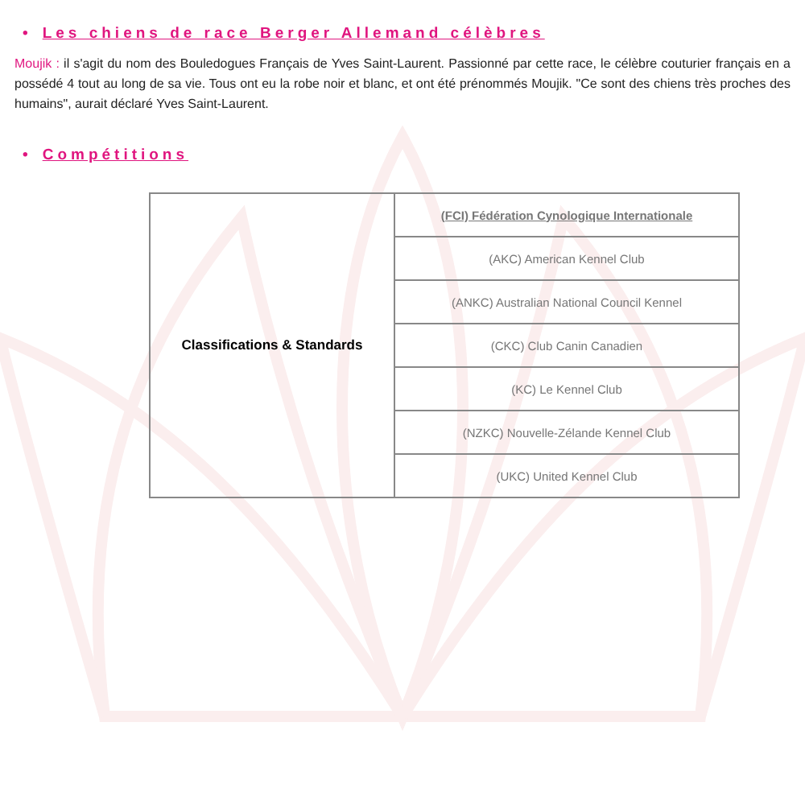• Les chiens de race Berger Allemand célèbres
Moujik : il s'agit du nom des Bouledogues Français de Yves Saint-Laurent. Passionné par cette race, le célèbre couturier français en a possédé 4 tout au long de sa vie. Tous ont eu la robe noir et blanc, et ont été prénommés Moujik. "Ce sont des chiens très proches des humains", aurait déclaré Yves Saint-Laurent.
• Compétitions
| Classifications & Standards | (FCI) Fédération Cynologique Internationale |
| | (AKC) American Kennel Club |
| | (ANKC) Australian National Council Kennel |
| | (CKC) Club Canin Canadien |
| | (KC) Le Kennel Club |
| | (NZKC) Nouvelle-Zélande Kennel Club |
| | (UKC) United Kennel Club |